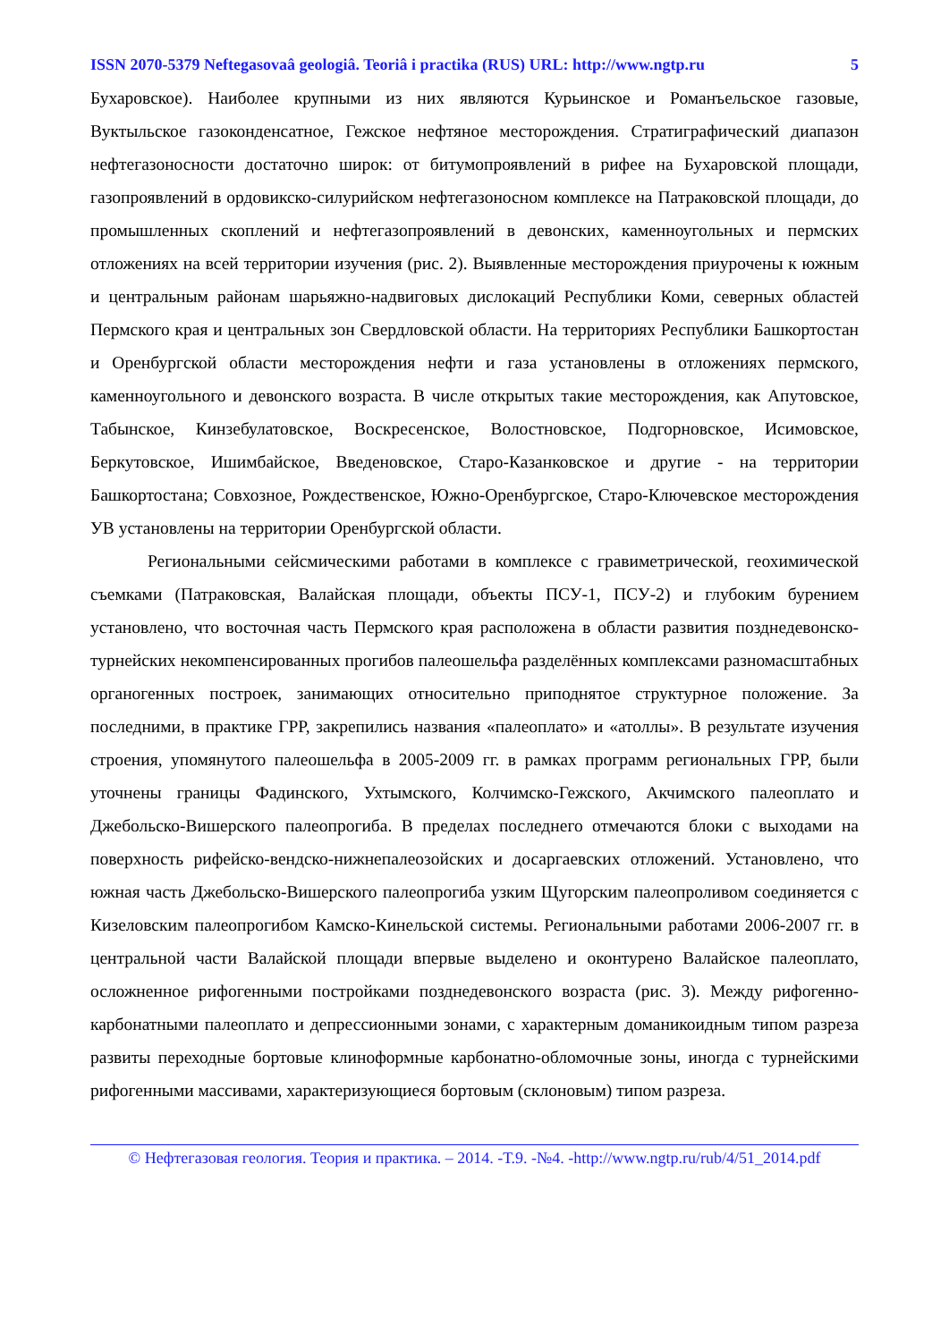ISSN 2070-5379 Neftegasovaâ geologiâ. Teoriâ i practika (RUS) URL: http://www.ngtp.ru 5
Бухаровское). Наиболее крупными из них являются Курьинское и Романъельское газовые, Вуктыльское газоконденсатное, Гежское нефтяное месторождения. Стратиграфический диапазон нефтегазоносности достаточно широк: от битумопроявлений в рифее на Бухаровской площади, газопроявлений в ордовикско-силурийском нефтегазоносном комплексе на Патраковской площади, до промышленных скоплений и нефтегазопроявлений в девонских, каменноугольных и пермских отложениях на всей территории изучения (рис. 2). Выявленные месторождения приурочены к южным и центральным районам шарьяжно-надвиговых дислокаций Республики Коми, северных областей Пермского края и центральных зон Свердловской области. На территориях Республики Башкортостан и Оренбургской области месторождения нефти и газа установлены в отложениях пермского, каменноугольного и девонского возраста. В числе открытых такие месторождения, как Апутовское, Табынское, Кинзебулатовское, Воскресенское, Волостновское, Подгорновское, Исимовское, Беркутовское, Ишимбайское, Введеновское, Старо-Казанковское и другие - на территории Башкортостана; Совхозное, Рождественское, Южно-Оренбургское, Старо-Ключевское месторождения УВ установлены на территории Оренбургской области.
Региональными сейсмическими работами в комплексе с гравиметрической, геохимической съемками (Патраковская, Валайская площади, объекты ПСУ-1, ПСУ-2) и глубоким бурением установлено, что восточная часть Пермского края расположена в области развития позднедевонско-турнейских некомпенсированных прогибов палеошельфа разделённых комплексами разномасштабных органогенных построек, занимающих относительно приподнятое структурное положение. За последними, в практике ГРР, закрепились названия «палеоплато» и «атоллы». В результате изучения строения, упомянутого палеошельфа в 2005-2009 гг. в рамках программ региональных ГРР, были уточнены границы Фадинского, Ухтымского, Колчимско-Гежского, Акчимского палеоплато и Джебольско-Вишерского палеопрогиба. В пределах последнего отмечаются блоки с выходами на поверхность рифейско-вендско-нижнепалеозойских и досаргаевских отложений. Установлено, что южная часть Джебольско-Вишерского палеопрогиба узким Щугорским палеопроливом соединяется с Кизеловским палеопрогибом Камско-Кинельской системы. Региональными работами 2006-2007 гг. в центральной части Валайской площади впервые выделено и оконтурено Валайское палеоплато, осложненное рифогенными постройками позднедевонского возраста (рис. 3). Между рифогенно-карбонатными палеоплато и депрессионными зонами, с характерным доманикоидным типом разреза развиты переходные бортовые клиноформные карбонатно-обломочные зоны, иногда с турнейскими рифогенными массивами, характеризующиеся бортовым (склоновым) типом разреза.
© Нефтегазовая геология. Теория и практика. – 2014. -Т.9. -№4. -http://www.ngtp.ru/rub/4/51_2014.pdf